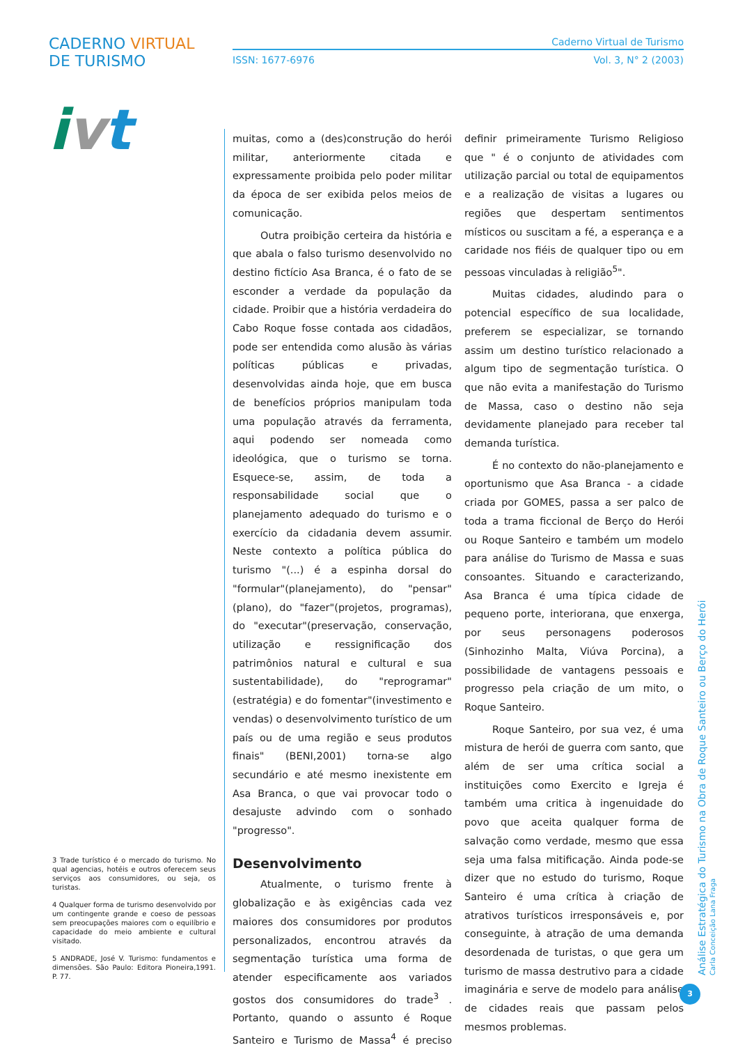CADERNO VIRTUAL DE TURISMO
ivt
Caderno Virtual de Turismo
ISSN: 1677-6976 Vol. 3, N° 2 (2003)
muitas, como a (des)construção do herói militar, anteriormente citada e expressamente proibida pelo poder militar da época de ser exibida pelos meios de comunicação.
Outra proibição certeira da história e que abala o falso turismo desenvolvido no destino fictício Asa Branca, é o fato de se esconder a verdade da população da cidade. Proibir que a história verdadeira do Cabo Roque fosse contada aos cidadãos, pode ser entendida como alusão às várias políticas públicas e privadas, desenvolvidas ainda hoje, que em busca de benefícios próprios manipulam toda uma população através da ferramenta, aqui podendo ser nomeada como ideológica, que o turismo se torna. Esquece-se, assim, de toda a responsabilidade social que o planejamento adequado do turismo e o exercício da cidadania devem assumir. Neste contexto a política pública do turismo "(...) é a espinha dorsal do "formular"(planejamento), do "pensar"(plano), do "fazer"(projetos, programas), do "executar"(preservação, conservação, utilização e ressignificação dos patrimônios natural e cultural e sua sustentabilidade), do "reprogramar" (estratégia) e do fomentar"(investimento e vendas) o desenvolvimento turístico de um país ou de uma região e seus produtos finais" (BENI,2001) torna-se algo secundário e até mesmo inexistente em Asa Branca, o que vai provocar todo o desajuste advindo com o sonhado "progresso".
Desenvolvimento
Atualmente, o turismo frente à globalização e às exigências cada vez maiores dos consumidores por produtos personalizados, encontrou através da segmentação turística uma forma de atender especificamente aos variados gostos dos consumidores do trade<sup>3</sup> . Portanto, quando o assunto é Roque Santeiro e Turismo de Massa<sup>4</sup> é preciso definir primeiramente Turismo Religioso que " é o conjunto de atividades com utilização parcial ou total de equipamentos e a realização de visitas a lugares ou regiões que despertam sentimentos místicos ou suscitam a fé, a esperança e a caridade nos fiéis de qualquer tipo ou em pessoas vinculadas à religião<sup>5</sup>".
Muitas cidades, aludindo para o potencial específico de sua localidade, preferem se especializar, se tornando assim um destino turístico relacionado a algum tipo de segmentação turística. O que não evita a manifestação do Turismo de Massa, caso o destino não seja devidamente planejado para receber tal demanda turística.
É no contexto do não-planejamento e oportunismo que Asa Branca - a cidade criada por GOMES, passa a ser palco de toda a trama ficcional de Berço do Herói ou Roque Santeiro e também um modelo para análise do Turismo de Massa e suas consoantes. Situando e caracterizando, Asa Branca é uma típica cidade de pequeno porte, interiorana, que enxerga, por seus personagens poderosos (Sinhozinho Malta, Viúva Porcina), a possibilidade de vantagens pessoais e progresso pela criação de um mito, o Roque Santeiro.
Roque Santeiro, por sua vez, é uma mistura de herói de guerra com santo, que além de ser uma crítica social a instituições como Exercito e Igreja é também uma critica à ingenuidade do povo que aceita qualquer forma de salvação como verdade, mesmo que essa seja uma falsa mitificação. Ainda pode-se dizer que no estudo do turismo, Roque Santeiro é uma crítica à criação de atrativos turísticos irresponsáveis e, por conseguinte, à atração de uma demanda desordenada de turistas, o que gera um turismo de massa destrutivo para a cidade imaginária e serve de modelo para análise de cidades reais que passam pelos mesmos problemas.
3 Trade turístico é o mercado do turismo. No qual agencias, hotéis e outros oferecem seus serviços aos consumidores, ou seja, os turistas.
4 Qualquer forma de turismo desenvolvido por um contingente grande e coeso de pessoas sem preocupações maiores com o equilíbrio e capacidade do meio ambiente e cultural visitado.
5 ANDRADE, José V. Turismo: fundamentos e dimensões. São Paulo: Editora Pioneira,1991. P. 77.
Análise Estratégica do Turismo na Obra de Roque Santeiro ou Berço do Herói Carla Conceição Lana Fraga
3